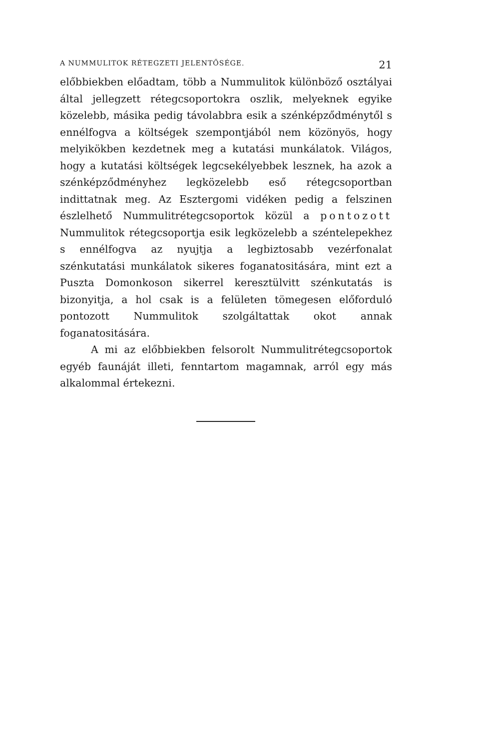A NUMMULITOK RÉTEGZETI JELENTŐSÉGE. 21
előbbiekben előadtam, több a Nummulitok különböző osztályai által jellegzett rétegcsoportokra oszlik, melyeknek egyike közelebb, másika pedig távolabbra esik a szénképződménytől s ennélfogva a költségek szempontjából nem közönyös, hogy melyikökben kezdetnek meg a kutatási munkálatok. Világos, hogy a kutatási költségek legcsekélyebbek lesznek, ha azok a szénképződményhez legközelebb eső rétegcsoportban indittatnak meg. Az Esztergomi vidéken pedig a felszinen észlelhető Nummulitrétegcsoportok közül a pontozott Nummulitok rétegcsoportja esik legközelebb a széntelepekhez s ennélfogva az nyujtja a legbiztosabb vezérfonalat szénkutatási munkálatok sikeres foganatositására, mint ezt a Puszta Domonkoson sikerrel keresztülvitt szénkutatás is bizonyitja, a hol csak is a felületen tömegesen előforduló pontozott Nummulitok szolgáltattak okot annak foganatositására.
A mi az előbbiekben felsorolt Nummulitrétegcsoportok egyéb faunáját illeti, fenntartom magamnak, arról egy más alkalommal értekezni.